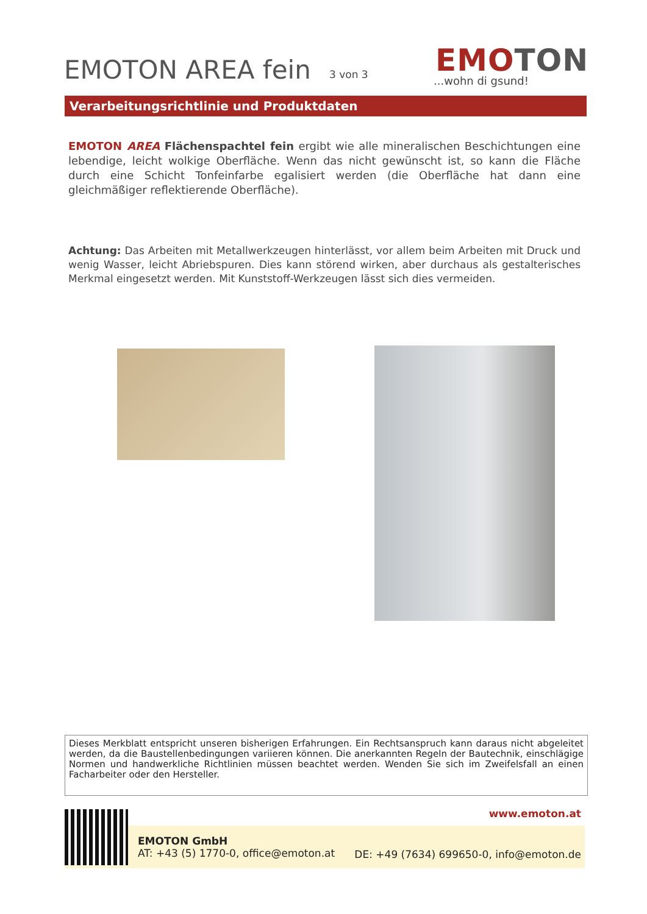EMOTON AREA fein 3 von 3 EMOTON
...wohn di gsund!
Verarbeitungsrichtlinie und Produktdaten
EMOTON AREA Flächenspachtel fein ergibt wie alle mineralischen Beschichtungen eine lebendige, leicht wolkige Oberfläche. Wenn das nicht gewünscht ist, so kann die Fläche durch eine Schicht Tonfeinfarbe egalisiert werden (die Oberfläche hat dann eine gleichmäßiger reflektierende Oberfläche).
Achtung: Das Arbeiten mit Metallwerkzeugen hinterlässt, vor allem beim Arbeiten mit Druck und wenig Wasser, leicht Abriebspuren. Dies kann störend wirken, aber durchaus als gestalterisches Merkmal eingesetzt werden. Mit Kunststoff-Werkzeugen lässt sich dies vermeiden.
Dieses Merkblatt entspricht unseren bisherigen Erfahrungen. Ein Rechtsanspruch kann daraus nicht abgeleitet werden, da die Baustellenbedingungen variieren können. Die anerkannten Regeln der Bautechnik, einschlägige Normen und handwerkliche Richtlinien müssen beachtet werden. Wenden Sie sich im Zweifelsfall an einen Facharbeiter oder den Hersteller.
www.emoton.at
EMOTON GmbH
AT: +43 (5) 1770-0, office@emoton.at
DE: +49 (7634) 699650-0, info@emoton.de